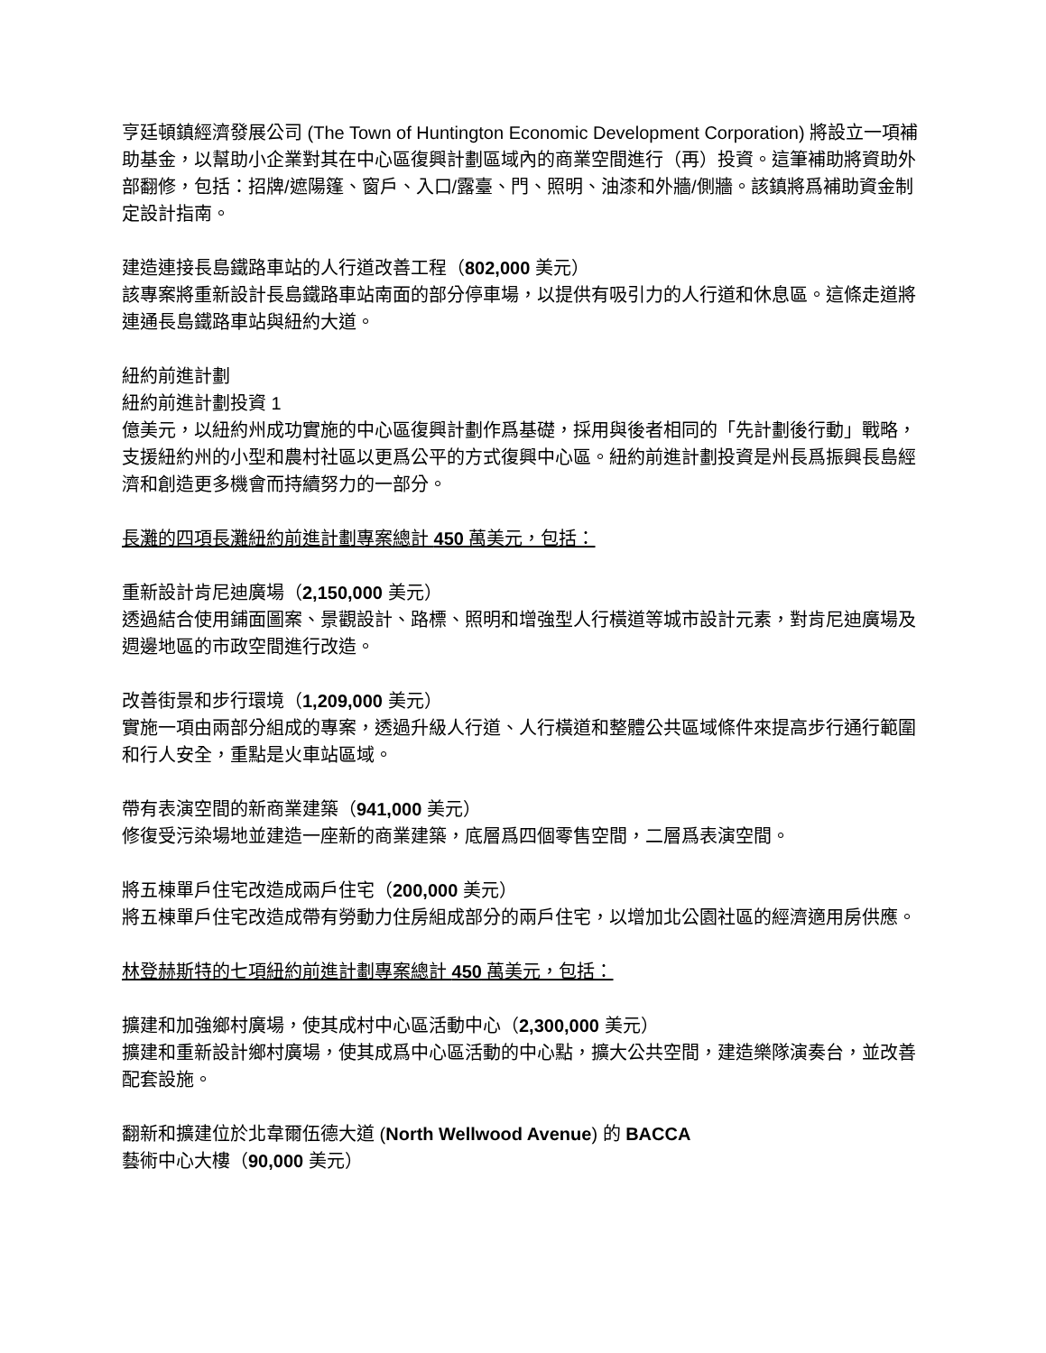亨廷頓鎮經濟發展公司 (The Town of Huntington Economic Development Corporation) 將設立一項補助基金，以幫助小企業對其在中心區復興計劃區域內的商業空間進行（再）投資。這筆補助將資助外部翻修，包括：招牌/遮陽篷、窗戶、入口/露臺、門、照明、油漆和外牆/側牆。該鎮將爲補助資金制定設計指南。
建造連接長島鐵路車站的人行道改善工程（802,000 美元）
該專案將重新設計長島鐵路車站南面的部分停車場，以提供有吸引力的人行道和休息區。這條走道將連通長島鐵路車站與紐約大道。
紐約前進計劃
紐約前進計劃投資 1
億美元，以紐約州成功實施的中心區復興計劃作爲基礎，採用與後者相同的「先計劃後行動」戰略，支援紐約州的小型和農村社區以更爲公平的方式復興中心區。紐約前進計劃投資是州長爲振興長島經濟和創造更多機會而持續努力的一部分。
長灘的四項長灘紐約前進計劃專案總計 450 萬美元，包括：
重新設計肯尼迪廣場（2,150,000 美元）
透過結合使用鋪面圖案、景觀設計、路標、照明和增強型人行橫道等城市設計元素，對肯尼迪廣場及週邊地區的市政空間進行改造。
改善街景和步行環境（1,209,000 美元）
實施一項由兩部分組成的專案，透過升級人行道、人行橫道和整體公共區域條件來提高步行通行範圍和行人安全，重點是火車站區域。
帶有表演空間的新商業建築（941,000 美元）
修復受污染場地並建造一座新的商業建築，底層爲四個零售空間，二層爲表演空間。
將五棟單戶住宅改造成兩戶住宅（200,000 美元）
將五棟單戶住宅改造成帶有勞動力住房組成部分的兩戶住宅，以增加北公園社區的經濟適用房供應。
林登赫斯特的七項紐約前進計劃專案總計 450 萬美元，包括：
擴建和加強鄉村廣場，使其成村中心區活動中心（2,300,000 美元）
擴建和重新設計鄉村廣場，使其成爲中心區活動的中心點，擴大公共空間，建造樂隊演奏台，並改善配套設施。
翻新和擴建位於北韋爾伍德大道 (North Wellwood Avenue) 的 BACCA
藝術中心大樓（90,000 美元）